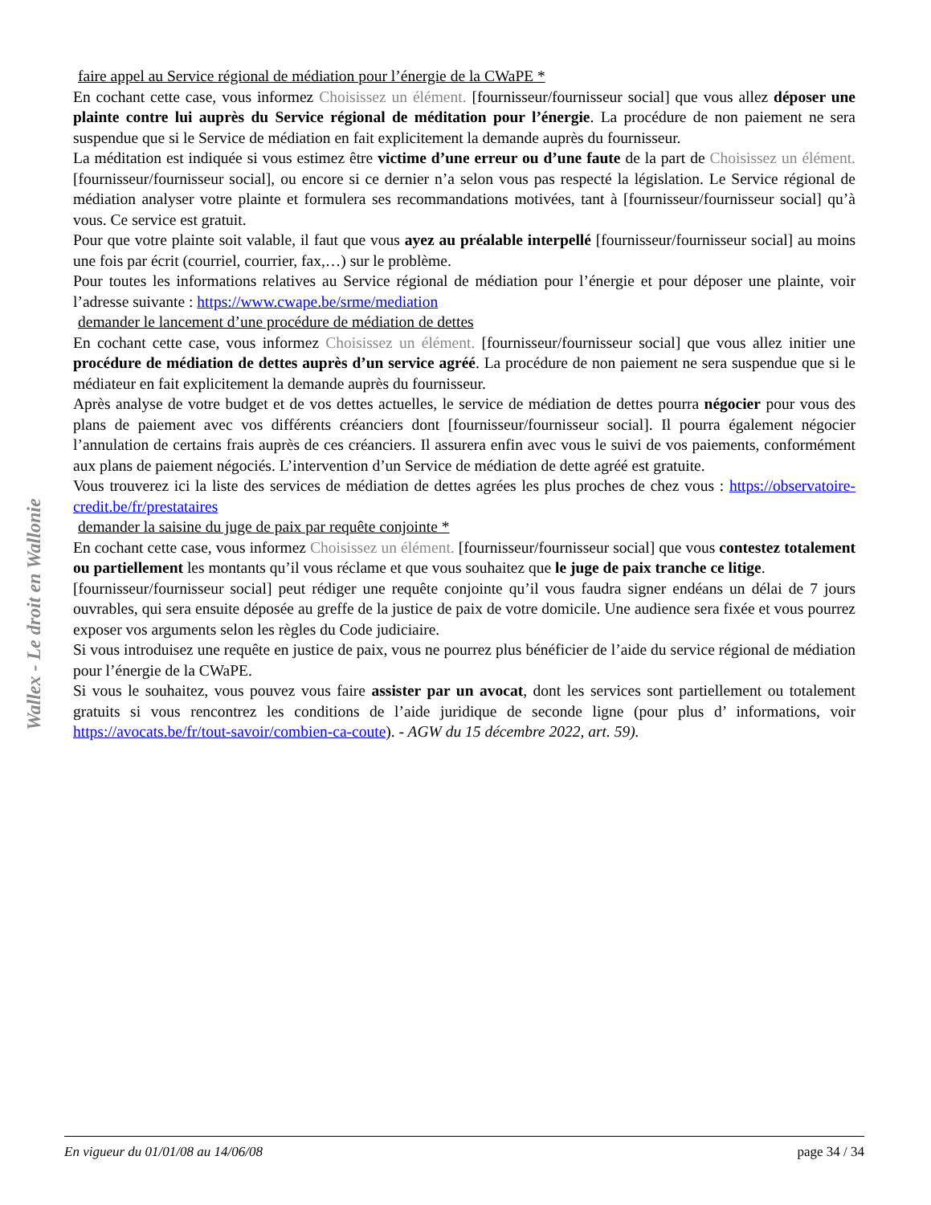Wallex - Le droit en Wallonie
faire appel au Service régional de médiation pour l’énergie de la CWaPE *
En cochant cette case, vous informez Choisissez un élément. [fournisseur/fournisseur social] que vous allez déposer une plainte contre lui auprès du Service régional de méditation pour l’énergie. La procédure de non paiement ne sera suspendue que si le Service de médiation en fait explicitement la demande auprès du fournisseur.
La méditation est indiquée si vous estimez être victime d’une erreur ou d’une faute de la part de Choisissez un élément. [fournisseur/fournisseur social], ou encore si ce dernier n’a selon vous pas respecté la législation. Le Service régional de médiation analyser votre plainte et formulera ses recommandations motivées, tant à [fournisseur/fournisseur social] qu’à vous. Ce service est gratuit.
Pour que votre plainte soit valable, il faut que vous ayez au préalable interpellé [fournisseur/fournisseur social] au moins une fois par écrit (courriel, courrier, fax,…) sur le problème.
Pour toutes les informations relatives au Service régional de médiation pour l’énergie et pour déposer une plainte, voir l’adresse suivante : https://www.cwape.be/srme/mediation
demander le lancement d’une procédure de médiation de dettes
En cochant cette case, vous informez Choisissez un élément. [fournisseur/fournisseur social] que vous allez initier une procédure de médiation de dettes auprès d’un service agréé. La procédure de non paiement ne sera suspendue que si le médiateur en fait explicitement la demande auprès du fournisseur.
Après analyse de votre budget et de vos dettes actuelles, le service de médiation de dettes pourra négocier pour vous des plans de paiement avec vos différents créanciers dont [fournisseur/fournisseur social]. Il pourra également négocier l’annulation de certains frais auprès de ces créanciers. Il assurera enfin avec vous le suivi de vos paiements, conformément aux plans de paiement négociés. L’intervention d’un Service de médiation de dette agréé est gratuite.
Vous trouverez ici la liste des services de médiation de dettes agrées les plus proches de chez vous : https://observatoire-credit.be/fr/prestataires
demander la saisine du juge de paix par requête conjointe *
En cochant cette case, vous informez Choisissez un élément. [fournisseur/fournisseur social] que vous contestez totalement ou partiellement les montants qu’il vous réclame et que vous souhaitez que le juge de paix tranche ce litige.
[fournisseur/fournisseur social] peut rédiger une requête conjointe qu’il vous faudra signer endéans un délai de 7 jours ouvrables, qui sera ensuite déposée au greffe de la justice de paix de votre domicile. Une audience sera fixée et vous pourrez exposer vos arguments selon les règles du Code judiciaire.
Si vous introduisez une requête en justice de paix, vous ne pourrez plus bénéficier de l’aide du service régional de médiation pour l’énergie de la CWaPE.
Si vous le souhaitez, vous pouvez vous faire assister par un avocat, dont les services sont partiellement ou totalement gratuits si vous rencontrez les conditions de l’aide juridique de seconde ligne (pour plus d’ informations, voir https://avocats.be/fr/tout-savoir/combien-ca-coute). - AGW du 15 décembre 2022, art. 59).
En vigueur du 01/01/08 au 14/06/08 page 34 / 34